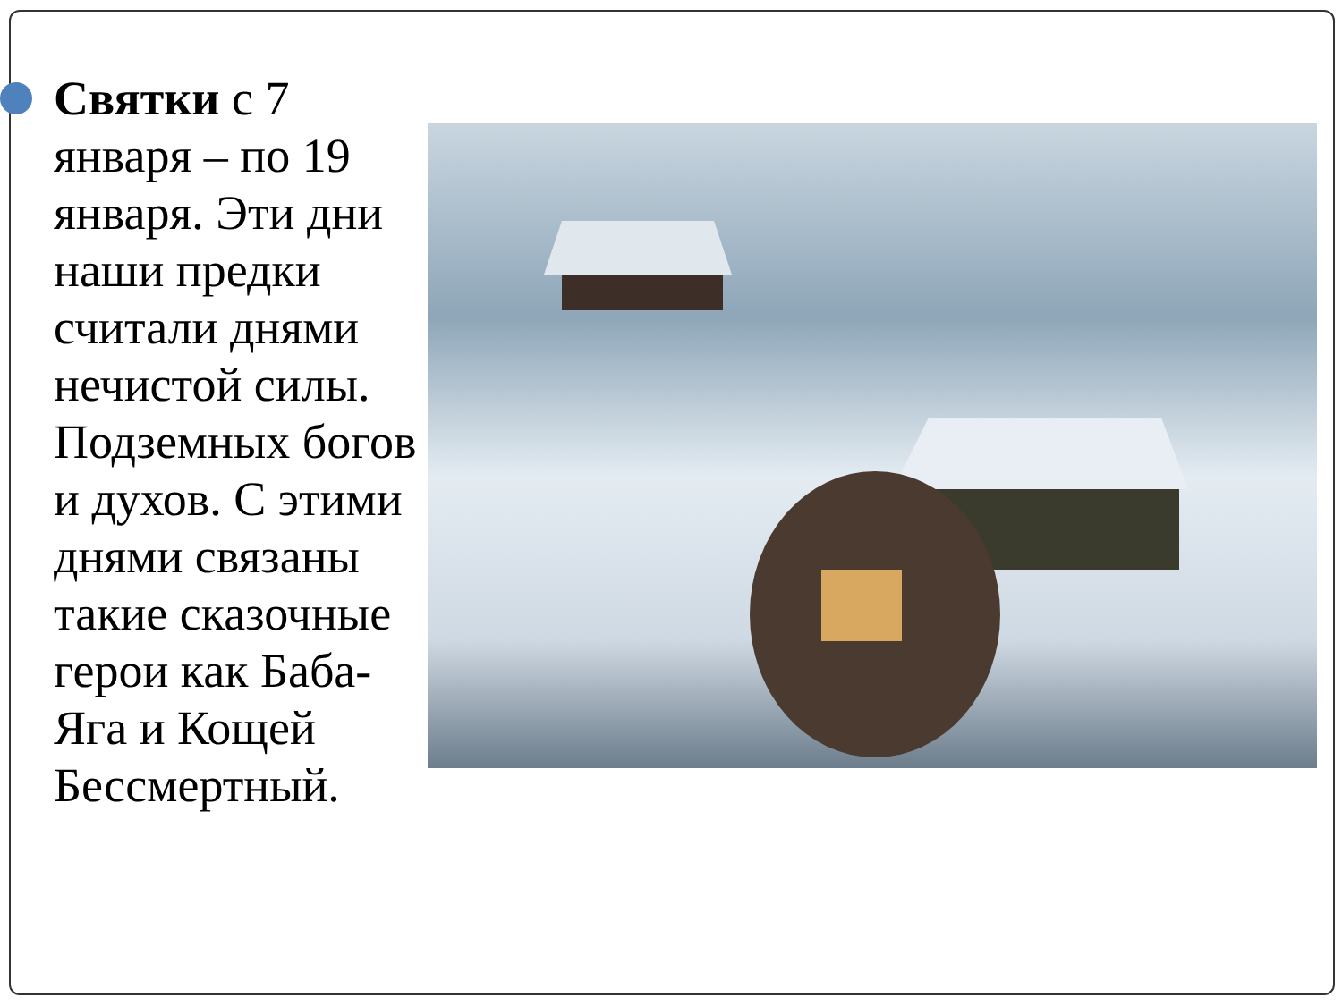Святки с 7 января – по 19 января. Эти дни наши предки считали днями нечистой силы. Подземных богов и духов. С этими днями связаны такие сказочные герои как Баба-Яга и Кощей Бессмертный.